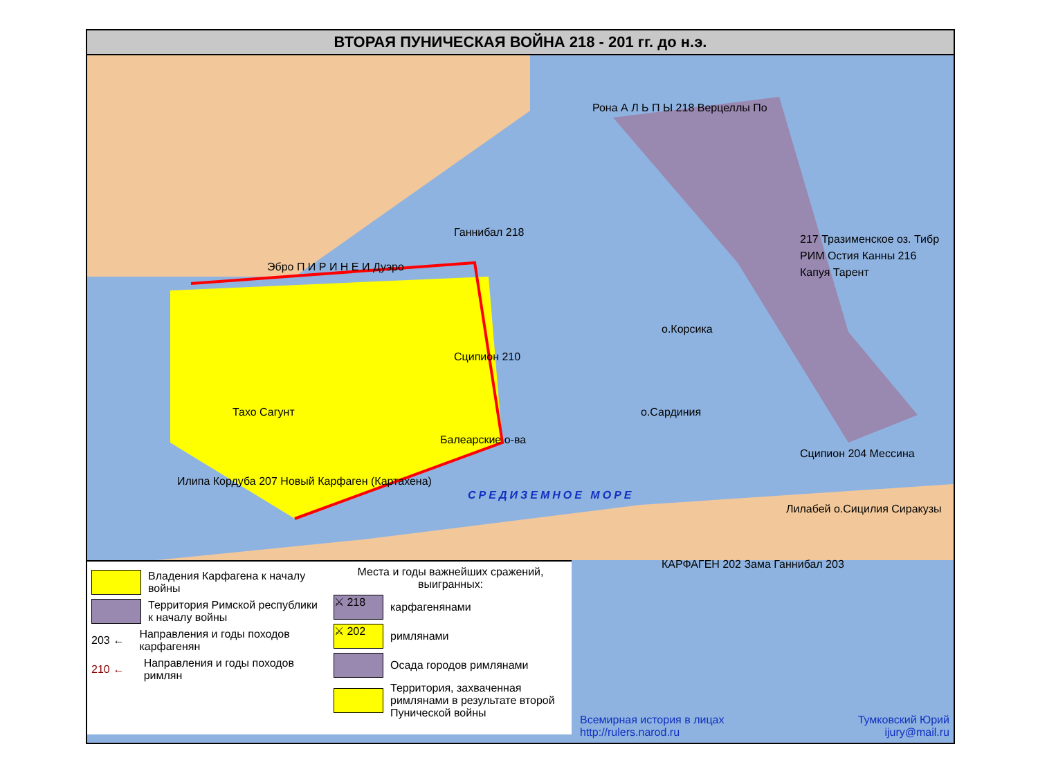ВТОРАЯ ПУНИЧЕСКАЯ ВОЙНА 218 - 201 гг. до н.э.
Рона А Л Ь П Ы 218 Верцеллы По
Ганнибал 218
Эбро П И Р И Н Е И Дуэро
217 Тразименское оз. Тибр РИМ Остия Канны 216 Капуя Тарент
о.Корсика
Сципион 210
Тахо Сагунт о.Сардиния
Балеарские о-ва
Сципион 204 Мессина
Илипа Кордуба 207 Новый Карфаген (Картахена)
СРЕДИЗЕМНОЕ МОРЕ
Лилабей о.Сицилия Сиракузы
КАРФАГЕН 202 Зама Ганнибал 203
Владения Карфагена к началу войны
Территория Римской республики к началу войны
203 ←
Направления и годы походов карфагенян
210 ←
Направления и годы походов римлян
Места и годы важнейших сражений, выигранных:
⚔ 218
карфагенянами
⚔ 202
римлянами
Осада городов римлянами
Территория, захваченная римлянами в результате второй Пунической войны
Всемирная история в лицах
http://rulers.narod.ru
Тумковский Юрий
ijury@mail.ru